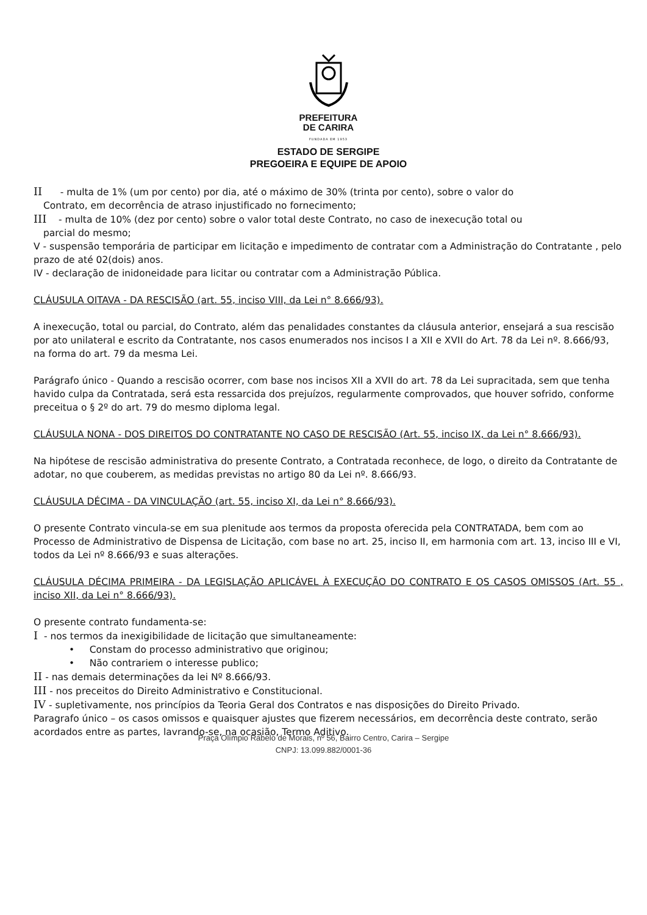PREFEITURA
DE CARIRA
FUNDADA EM 1953
ESTADO DE SERGIPE
PREGOEIRA E EQUIPE DE APOIO
II - multa de 1% (um por cento) por dia, até o máximo de 30% (trinta por cento), sobre o valor do
Contrato, em decorrência de atraso injustificado no fornecimento;
III - multa de 10% (dez por cento) sobre o valor total deste Contrato, no caso de inexecução total ou
parcial do mesmo;
V - suspensão temporária de participar em licitação e impedimento de contratar com a Administração do Contratante , pelo prazo de até 02(dois) anos.
IV - declaração de inidoneidade para licitar ou contratar com a Administração Pública.
CLÁUSULA OITAVA - DA RESCISÃO (art. 55, inciso VIII, da Lei n° 8.666/93).
A inexecução, total ou parcial, do Contrato, além das penalidades constantes da cláusula anterior, ensejará a sua rescisão por ato unilateral e escrito da Contratante, nos casos enumerados nos incisos I a XII e XVII do Art. 78 da Lei nº. 8.666/93, na forma do art. 79 da mesma Lei.
Parágrafo único - Quando a rescisão ocorrer, com base nos incisos XII a XVII do art. 78 da Lei supracitada, sem que tenha havido culpa da Contratada, será esta ressarcida dos prejuízos, regularmente comprovados, que houver sofrido, conforme preceitua o § 2º do art. 79 do mesmo diploma legal.
CLÁUSULA NONA - DOS DIREITOS DO CONTRATANTE NO CASO DE RESCISÃO (Art. 55, inciso IX, da Lei n° 8.666/93).
Na hipótese de rescisão administrativa do presente Contrato, a Contratada reconhece, de logo, o direito da Contratante de adotar, no que couberem, as medidas previstas no artigo 80 da Lei nº. 8.666/93.
CLÁUSULA DÉCIMA - DA VINCULAÇÃO (art. 55, inciso XI, da Lei n° 8.666/93).
O presente Contrato vincula-se em sua plenitude aos termos da proposta oferecida pela CONTRATADA, bem com ao Processo de Administrativo de Dispensa de Licitação, com base no art. 25, inciso II, em harmonia com art. 13, inciso III e VI, todos da Lei nº 8.666/93 e suas alterações.
CLÁUSULA DÉCIMA PRIMEIRA - DA LEGISLAÇÃO APLICÁVEL À EXECUÇÃO DO CONTRATO E OS CASOS OMISSOS (Art. 55 , inciso XII, da Lei n° 8.666/93).
O presente contrato fundamenta-se:
I - nos termos da inexigibilidade de licitação que simultaneamente:
• Constam do processo administrativo que originou;
• Não contrariem o interesse publico;
II - nas demais determinações da lei Nº 8.666/93.
III - nos preceitos do Direito Administrativo e Constitucional.
IV - supletivamente, nos princípios da Teoria Geral dos Contratos e nas disposições do Direito Privado.
Paragrafo único – os casos omissos e quaisquer ajustes que fizerem necessários, em decorrência deste contrato, serão acordados entre as partes, lavrando-se, na ocasião, Termo Aditivo.
Praça Olímpio Rabelo de Morais, nº 56, Bairro Centro, Carira – Sergipe
CNPJ: 13.099.882/0001-36